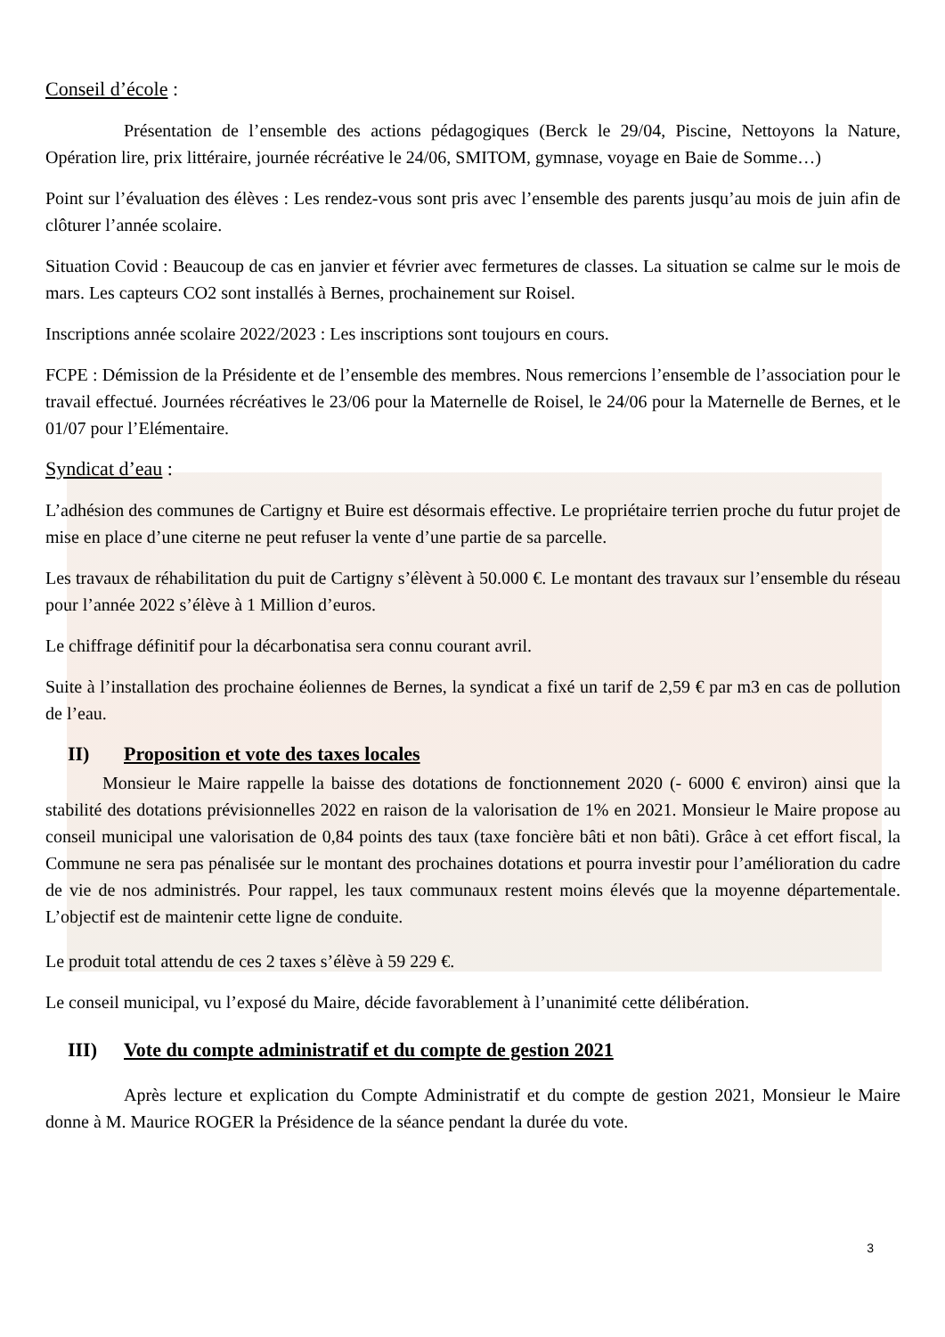Conseil d’école :
Présentation de l’ensemble des actions pédagogiques (Berck le 29/04, Piscine, Nettoyons la Nature, Opération lire, prix littéraire, journée récréative le 24/06, SMITOM, gymnase, voyage en Baie de Somme…)
Point sur l’évaluation des élèves : Les rendez-vous sont pris avec l’ensemble des parents jusqu’au mois de juin afin de clôturer l’année scolaire.
Situation Covid : Beaucoup de cas en janvier et février avec fermetures de classes. La situation se calme sur le mois de mars. Les capteurs CO2 sont installés à Bernes, prochainement sur Roisel.
Inscriptions année scolaire 2022/2023 : Les inscriptions sont toujours en cours.
FCPE : Démission de la Présidente et de l’ensemble des membres. Nous remercions l’ensemble de l’association pour le travail effectué. Journées récréatives le 23/06 pour la Maternelle de Roisel, le 24/06 pour la Maternelle de Bernes, et le 01/07 pour l’Elémentaire.
Syndicat d’eau :
L’adhésion des communes de Cartigny et Buire est désormais effective. Le propriétaire terrien proche du futur projet de mise en place d’une citerne ne peut refuser la vente d’une partie de sa parcelle.
Les travaux de réhabilitation du puit de Cartigny s’élèvent à 50.000 €. Le montant des travaux sur l’ensemble du réseau pour l’année 2022 s’élève à 1 Million d’euros.
Le chiffrage définitif pour la décarbonatisa sera connu courant avril.
Suite à l’installation des prochaine éoliennes de Bernes, la syndicat a fixé un tarif de 2,59 € par m3 en cas de pollution de l’eau.
II) Proposition et vote des taxes locales
Monsieur le Maire rappelle la baisse des dotations de fonctionnement 2020 (- 6000 € environ) ainsi que la stabilité des dotations prévisionnelles 2022 en raison de la valorisation de 1% en 2021. Monsieur le Maire propose au conseil municipal une valorisation de 0,84 points des taux (taxe foncière bâti et non bâti). Grâce à cet effort fiscal, la Commune ne sera pas pénalisée sur le montant des prochaines dotations et pourra investir pour l’amélioration du cadre de vie de nos administrés. Pour rappel, les taux communaux restent moins élevés que la moyenne départementale. L’objectif est de maintenir cette ligne de conduite.
Le produit total attendu de ces 2 taxes s’élève à 59 229 €.
Le conseil municipal, vu l’exposé du Maire, décide favorablement à l’unanimité cette délibération.
III) Vote du compte administratif et du compte de gestion 2021
Après lecture et explication du Compte Administratif et du compte de gestion 2021, Monsieur le Maire donne à M. Maurice ROGER la Présidence de la séance pendant la durée du vote.
3